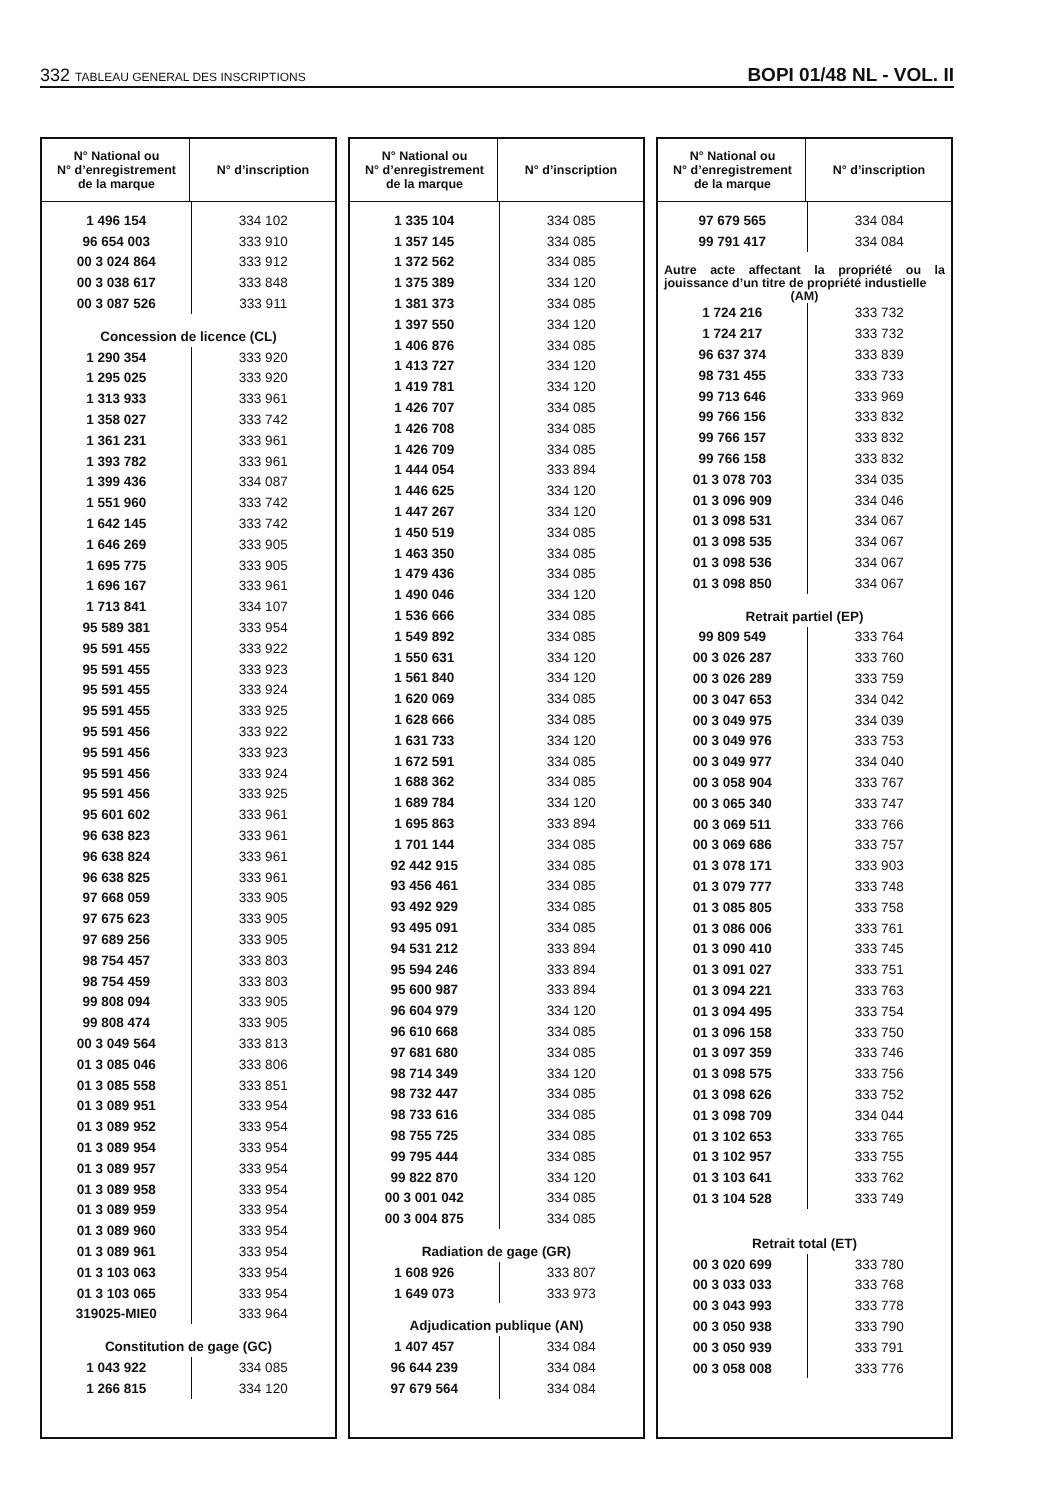332 TABLEAU GENERAL DES INSCRIPTIONS
BOPI 01/48 NL - VOL. II
| N° National ou N° d’enregistrement de la marque | N° d’inscription |
| --- | --- |
| 1 496 154 | 334 102 |
| 96 654 003 | 333 910 |
| 00 3 024 864 | 333 912 |
| 00 3 038 617 | 333 848 |
| 00 3 087 526 | 333 911 |
| Concession de licence (CL) | |
| 1 290 354 | 333 920 |
| 1 295 025 | 333 920 |
| 1 313 933 | 333 961 |
| 1 358 027 | 333 742 |
| 1 361 231 | 333 961 |
| 1 393 782 | 333 961 |
| 1 399 436 | 334 087 |
| 1 551 960 | 333 742 |
| 1 642 145 | 333 742 |
| 1 646 269 | 333 905 |
| 1 695 775 | 333 905 |
| 1 696 167 | 333 961 |
| 1 713 841 | 334 107 |
| 95 589 381 | 333 954 |
| 95 591 455 | 333 922 |
| 95 591 455 | 333 923 |
| 95 591 455 | 333 924 |
| 95 591 455 | 333 925 |
| 95 591 456 | 333 922 |
| 95 591 456 | 333 923 |
| 95 591 456 | 333 924 |
| 95 591 456 | 333 925 |
| 95 601 602 | 333 961 |
| 96 638 823 | 333 961 |
| 96 638 824 | 333 961 |
| 96 638 825 | 333 961 |
| 97 668 059 | 333 905 |
| 97 675 623 | 333 905 |
| 97 689 256 | 333 905 |
| 98 754 457 | 333 803 |
| 98 754 459 | 333 803 |
| 99 808 094 | 333 905 |
| 99 808 474 | 333 905 |
| 00 3 049 564 | 333 813 |
| 01 3 085 046 | 333 806 |
| 01 3 085 558 | 333 851 |
| 01 3 089 951 | 333 954 |
| 01 3 089 952 | 333 954 |
| 01 3 089 954 | 333 954 |
| 01 3 089 957 | 333 954 |
| 01 3 089 958 | 333 954 |
| 01 3 089 959 | 333 954 |
| 01 3 089 960 | 333 954 |
| 01 3 089 961 | 333 954 |
| 01 3 103 063 | 333 954 |
| 01 3 103 065 | 333 954 |
| 319025-MIE0 | 333 964 |
| Constitution de gage (GC) | |
| 1 043 922 | 334 085 |
| 1 266 815 | 334 120 |
| N° National ou N° d’enregistrement de la marque | N° d’inscription |
| --- | --- |
| 1 335 104 | 334 085 |
| 1 357 145 | 334 085 |
| 1 372 562 | 334 085 |
| 1 375 389 | 334 120 |
| 1 381 373 | 334 085 |
| 1 397 550 | 334 120 |
| 1 406 876 | 334 085 |
| 1 413 727 | 334 120 |
| 1 419 781 | 334 120 |
| 1 426 707 | 334 085 |
| 1 426 708 | 334 085 |
| 1 426 709 | 334 085 |
| 1 444 054 | 333 894 |
| 1 446 625 | 334 120 |
| 1 447 267 | 334 120 |
| 1 450 519 | 334 085 |
| 1 463 350 | 334 085 |
| 1 479 436 | 334 085 |
| 1 490 046 | 334 120 |
| 1 536 666 | 334 085 |
| 1 549 892 | 334 085 |
| 1 550 631 | 334 120 |
| 1 561 840 | 334 120 |
| 1 620 069 | 334 085 |
| 1 628 666 | 334 085 |
| 1 631 733 | 334 120 |
| 1 672 591 | 334 085 |
| 1 688 362 | 334 085 |
| 1 689 784 | 334 120 |
| 1 695 863 | 333 894 |
| 1 701 144 | 334 085 |
| 92 442 915 | 334 085 |
| 93 456 461 | 334 085 |
| 93 492 929 | 334 085 |
| 93 495 091 | 334 085 |
| 94 531 212 | 333 894 |
| 95 594 246 | 333 894 |
| 95 600 987 | 333 894 |
| 96 604 979 | 334 120 |
| 96 610 668 | 334 085 |
| 97 681 680 | 334 085 |
| 98 714 349 | 334 120 |
| 98 732 447 | 334 085 |
| 98 733 616 | 334 085 |
| 98 755 725 | 334 085 |
| 99 795 444 | 334 085 |
| 99 822 870 | 334 120 |
| 00 3 001 042 | 334 085 |
| 00 3 004 875 | 334 085 |
| Radiation de gage (GR) | |
| 1 608 926 | 333 807 |
| 1 649 073 | 333 973 |
| Adjudication publique (AN) | |
| 1 407 457 | 334 084 |
| 96 644 239 | 334 084 |
| 97 679 564 | 334 084 |
| N° National ou N° d’enregistrement de la marque | N° d’inscription |
| --- | --- |
| 97 679 565 | 334 084 |
| 99 791 417 | 334 084 |
| Autre acte affectant la propriété ou la jouissance d’un titre de propriété industielle (AM) | |
| 1 724 216 | 333 732 |
| 1 724 217 | 333 732 |
| 96 637 374 | 333 839 |
| 98 731 455 | 333 733 |
| 99 713 646 | 333 969 |
| 99 766 156 | 333 832 |
| 99 766 157 | 333 832 |
| 99 766 158 | 333 832 |
| 01 3 078 703 | 334 035 |
| 01 3 096 909 | 334 046 |
| 01 3 098 531 | 334 067 |
| 01 3 098 535 | 334 067 |
| 01 3 098 536 | 334 067 |
| 01 3 098 850 | 334 067 |
| Retrait partiel (EP) | |
| 99 809 549 | 333 764 |
| 00 3 026 287 | 333 760 |
| 00 3 026 289 | 333 759 |
| 00 3 047 653 | 334 042 |
| 00 3 049 975 | 334 039 |
| 00 3 049 976 | 333 753 |
| 00 3 049 977 | 334 040 |
| 00 3 058 904 | 333 767 |
| 00 3 065 340 | 333 747 |
| 00 3 069 511 | 333 766 |
| 00 3 069 686 | 333 757 |
| 01 3 078 171 | 333 903 |
| 01 3 079 777 | 333 748 |
| 01 3 085 805 | 333 758 |
| 01 3 086 006 | 333 761 |
| 01 3 090 410 | 333 745 |
| 01 3 091 027 | 333 751 |
| 01 3 094 221 | 333 763 |
| 01 3 094 495 | 333 754 |
| 01 3 096 158 | 333 750 |
| 01 3 097 359 | 333 746 |
| 01 3 098 575 | 333 756 |
| 01 3 098 626 | 333 752 |
| 01 3 098 709 | 334 044 |
| 01 3 102 653 | 333 765 |
| 01 3 102 957 | 333 755 |
| 01 3 103 641 | 333 762 |
| 01 3 104 528 | 333 749 |
| Retrait total (ET) | |
| 00 3 020 699 | 333 780 |
| 00 3 033 033 | 333 768 |
| 00 3 043 993 | 333 778 |
| 00 3 050 938 | 333 790 |
| 00 3 050 939 | 333 791 |
| 00 3 058 008 | 333 776 |